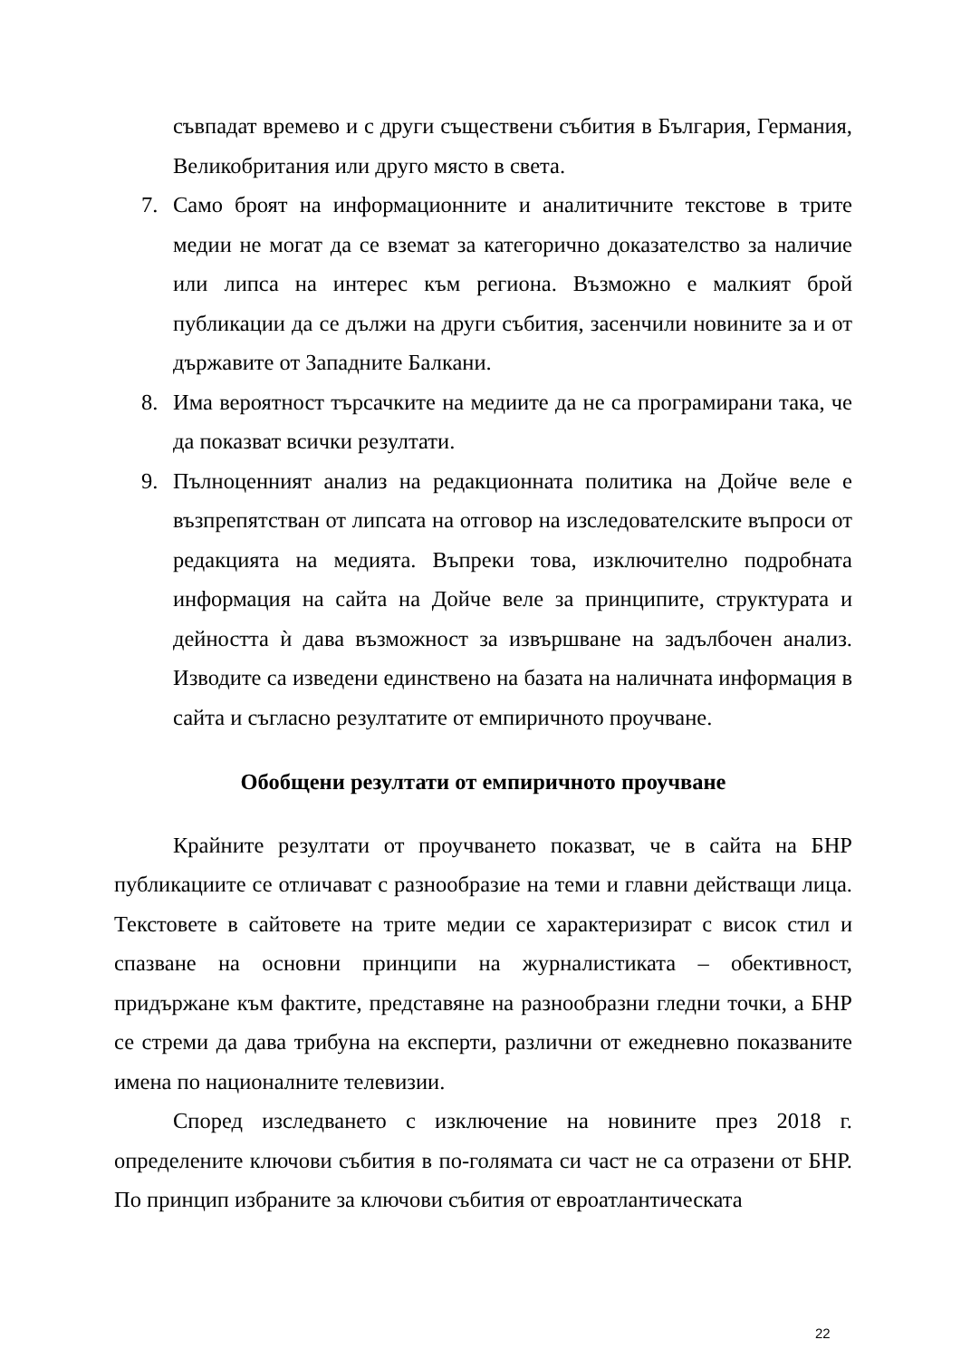съвпадат времево и с други съществени събития в България, Германия, Великобритания или друго място в света.
7. Само броят на информационните и аналитичните текстове в трите медии не могат да се вземат за категорично доказателство за наличие или липса на интерес към региона. Възможно е малкият брой публикации да се дължи на други събития, засенчили новините за и от държавите от Западните Балкани.
8. Има вероятност търсачките на медиите да не са програмирани така, че да показват всички резултати.
9. Пълноценният анализ на редакционната политика на Дойче веле е възпрепятстван от липсата на отговор на изследователските въпроси от редакцията на медията. Въпреки това, изключително подробната информация на сайта на Дойче веле за принципите, структурата и дейността ѝ дава възможност за извършване на задълбочен анализ. Изводите са изведени единствено на базата на наличната информация в сайта и съгласно резултатите от емпиричното проучване.
Обобщени резултати от емпиричното проучване
Крайните резултати от проучването показват, че в сайта на БНР публикациите се отличават с разнообразие на теми и главни действащи лица. Текстовете в сайтовете на трите медии се характеризират с висок стил и спазване на основни принципи на журналистиката – обективност, придържане към фактите, представяне на разнообразни гледни точки, а БНР се стреми да дава трибуна на експерти, различни от ежедневно показваните имена по националните телевизии.
Според изследването с изключение на новините през 2018 г. определените ключови събития в по-голямата си част не са отразени от БНР. По принцип избраните за ключови събития от евроатлантическата
22